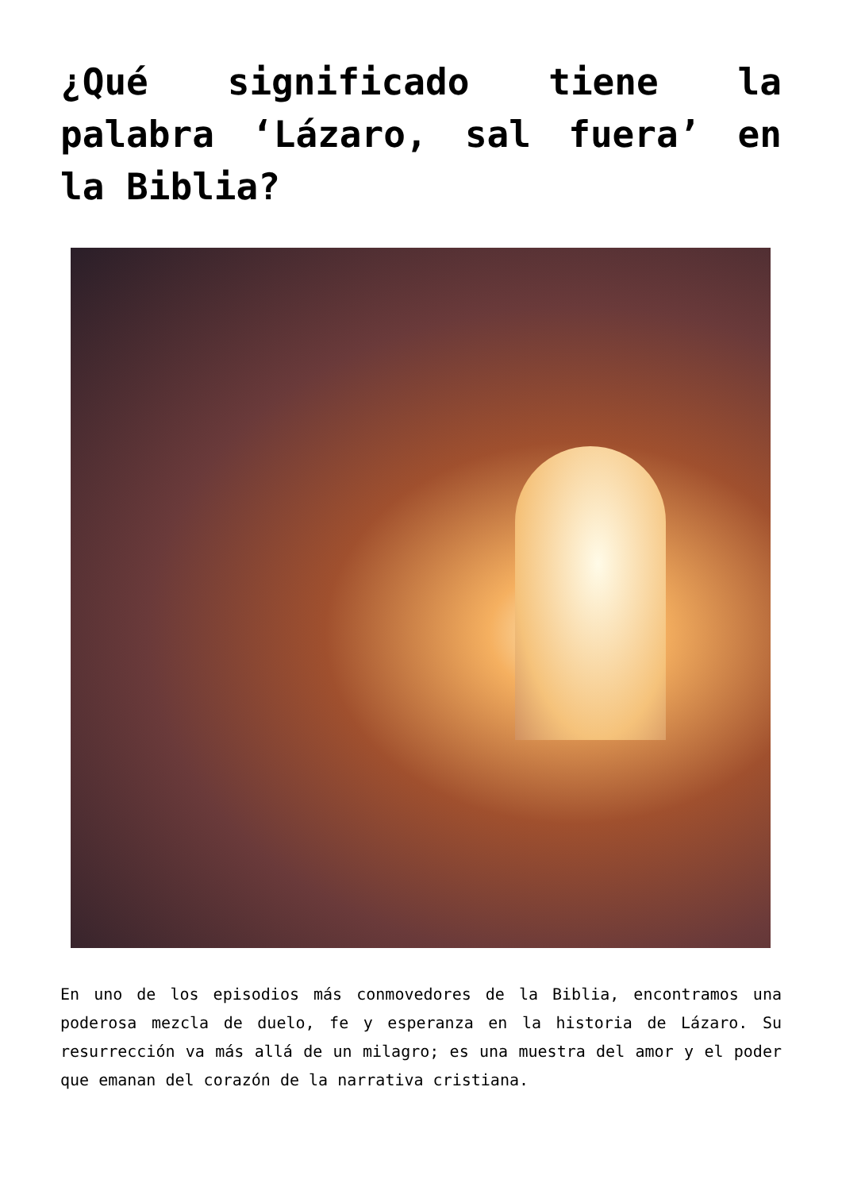¿Qué significado tiene la palabra ‘Lázaro, sal fuera’ en la Biblia?
En uno de los episodios más conmovedores de la Biblia, encontramos una poderosa mezcla de duelo, fe y esperanza en la historia de Lázaro. Su resurrección va más allá de un milagro; es una muestra del amor y el poder que emanan del corazón de la narrativa cristiana.